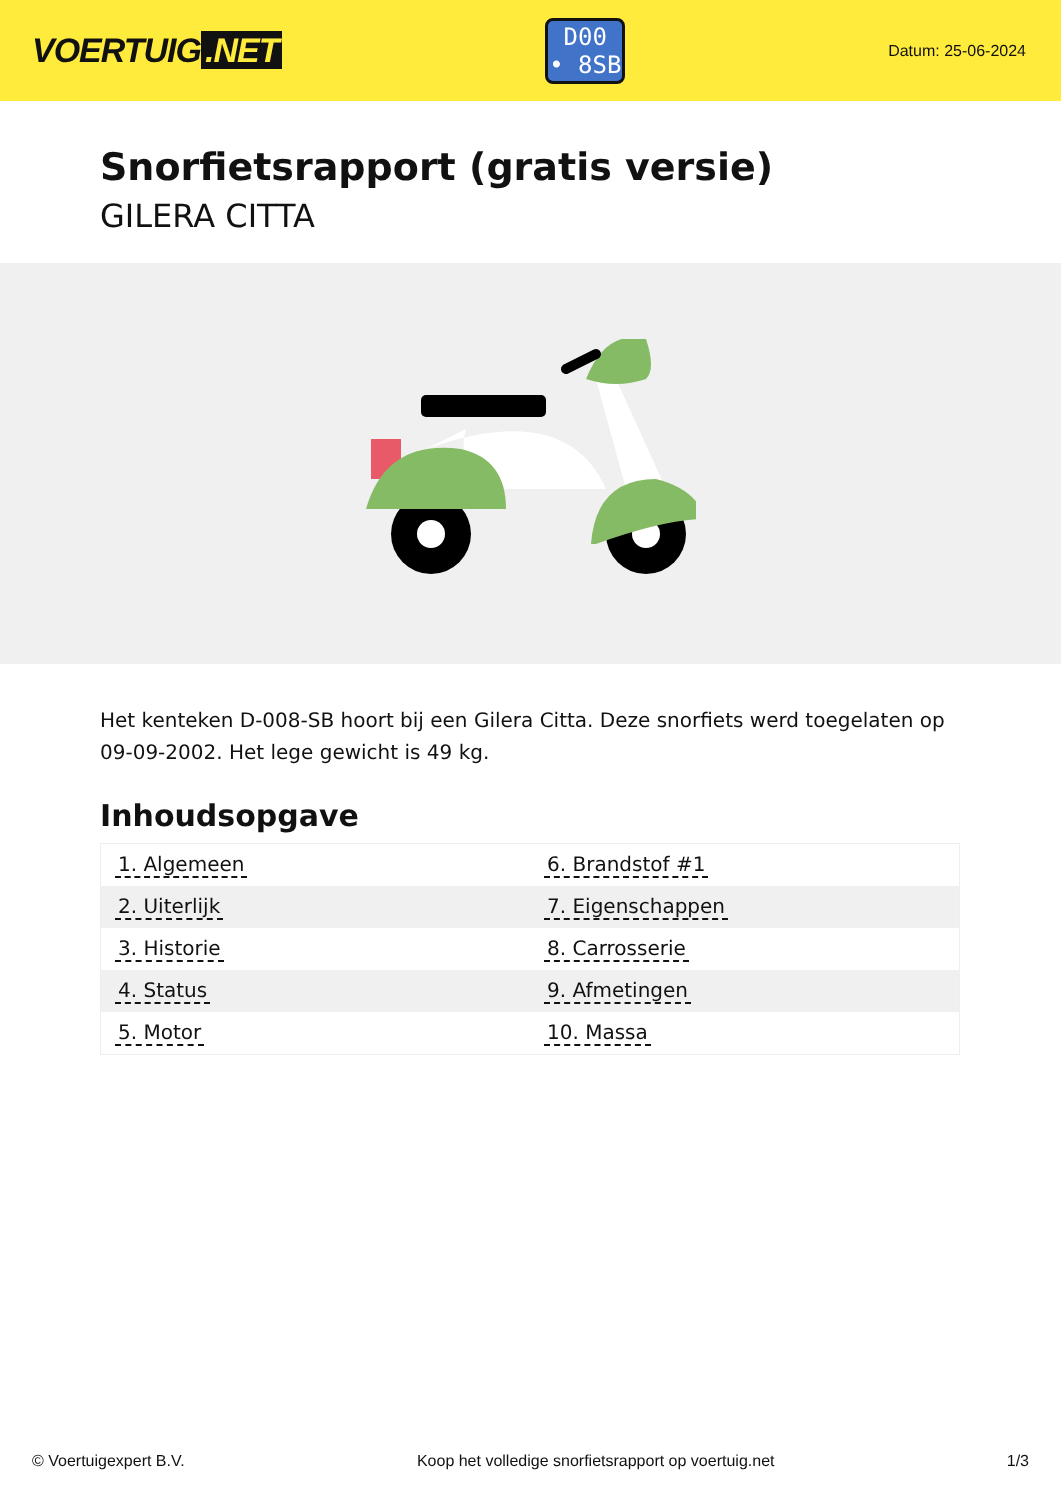VOERTUIG.NET
D00
• 8SB
Datum: 25-06-2024
Snorfietsrapport (gratis versie)
GILERA CITTA
Het kenteken D-008-SB hoort bij een Gilera Citta. Deze snorfiets werd toegelaten op 09-09-2002. Het lege gewicht is 49 kg.
Inhoudsopgave
| 1. Algemeen | 6. Brandstof #1 |
| 2. Uiterlijk | 7. Eigenschappen |
| 3. Historie | 8. Carrosserie |
| 4. Status | 9. Afmetingen |
| 5. Motor | 10. Massa |
© Voertuigexpert B.V. Koop het volledige snorfietsrapport op voertuig.net 1/3